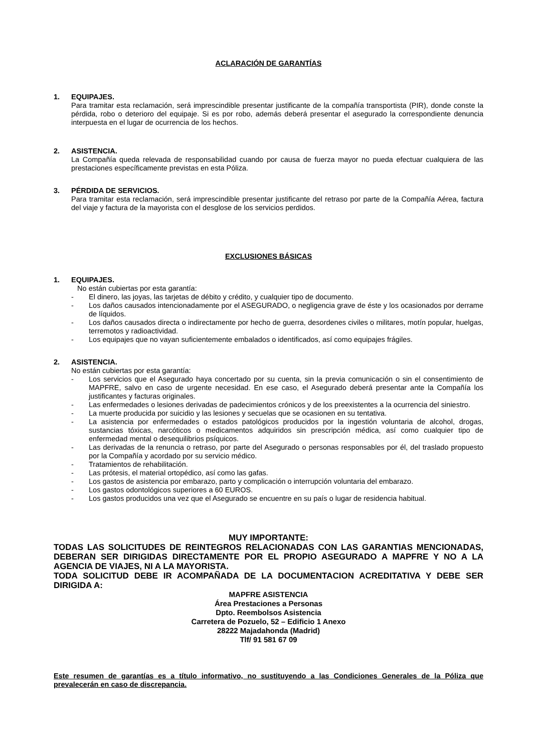ACLARACIÓN DE GARANTÍAS
1. EQUIPAJES.
Para tramitar esta reclamación, será imprescindible presentar justificante de la compañía transportista (PIR), donde conste la pérdida, robo o deterioro del equipaje. Si es por robo, además deberá presentar el asegurado la correspondiente denuncia interpuesta en el lugar de ocurrencia de los hechos.
2. ASISTENCIA.
La Compañía queda relevada de responsabilidad cuando por causa de fuerza mayor no pueda efectuar cualquiera de las prestaciones específicamente previstas en esta Póliza.
3. PÉRDIDA DE SERVICIOS.
Para tramitar esta reclamación, será imprescindible presentar justificante del retraso por parte de la Compañía Aérea, factura del viaje y factura de la mayorista con el desglose de los servicios perdidos.
EXCLUSIONES BÁSICAS
1. EQUIPAJES.
No están cubiertas por esta garantía:
- El dinero, las joyas, las tarjetas de débito y crédito, y cualquier tipo de documento.
- Los daños causados intencionadamente por el ASEGURADO, o negligencia grave de éste y los ocasionados por derrame de líquidos.
- Los daños causados directa o indirectamente por hecho de guerra, desordenes civiles o militares, motín popular, huelgas, terremotos y radioactividad.
- Los equipajes que no vayan suficientemente embalados o identificados, así como equipajes frágiles.
2. ASISTENCIA.
No están cubiertas por esta garantía:
- Los servicios que el Asegurado haya concertado por su cuenta, sin la previa comunicación o sin el consentimiento de MAPFRE, salvo en caso de urgente necesidad. En ese caso, el Asegurado deberá presentar ante la Compañía los justificantes y facturas originales.
- Las enfermedades o lesiones derivadas de padecimientos crónicos y de los preexistentes a la ocurrencia del siniestro.
- La muerte producida por suicidio y las lesiones y secuelas que se ocasionen en su tentativa.
- La asistencia por enfermedades o estados patológicos producidos por la ingestión voluntaria de alcohol, drogas, sustancias tóxicas, narcóticos o medicamentos adquiridos sin prescripción médica, así como cualquier tipo de enfermedad mental o desequilibrios psíquicos.
- Las derivadas de la renuncia o retraso, por parte del Asegurado o personas responsables por él, del traslado propuesto por la Compañía y acordado por su servicio médico.
- Tratamientos de rehabilitación.
- Las prótesis, el material ortopédico, así como las gafas.
- Los gastos de asistencia por embarazo, parto y complicación o interrupción voluntaria del embarazo.
- Los gastos odontológicos superiores a 60 EUROS.
- Los gastos producidos una vez que el Asegurado se encuentre en su país o lugar de residencia habitual.
MUY IMPORTANTE:
TODAS LAS SOLICITUDES DE REINTEGROS RELACIONADAS CON LAS GARANTIAS MENCIONADAS, DEBERAN SER DIRIGIDAS DIRECTAMENTE POR EL PROPIO ASEGURADO A MAPFRE Y NO A LA AGENCIA DE VIAJES, NI A LA MAYORISTA.
TODA SOLICITUD DEBE IR ACOMPAÑADA DE LA DOCUMENTACION ACREDITATIVA Y DEBE SER DIRIGIDA A:
MAPFRE ASISTENCIA
Área Prestaciones a Personas
Dpto. Reembolsos Asistencia
Carretera de Pozuelo, 52 – Edificio 1 Anexo
28222 Majadahonda (Madrid)
Tlf/ 91 581 67 09
Este resumen de garantías es a título informativo, no sustituyendo a las Condiciones Generales de la Póliza que prevalecerán en caso de discrepancia.